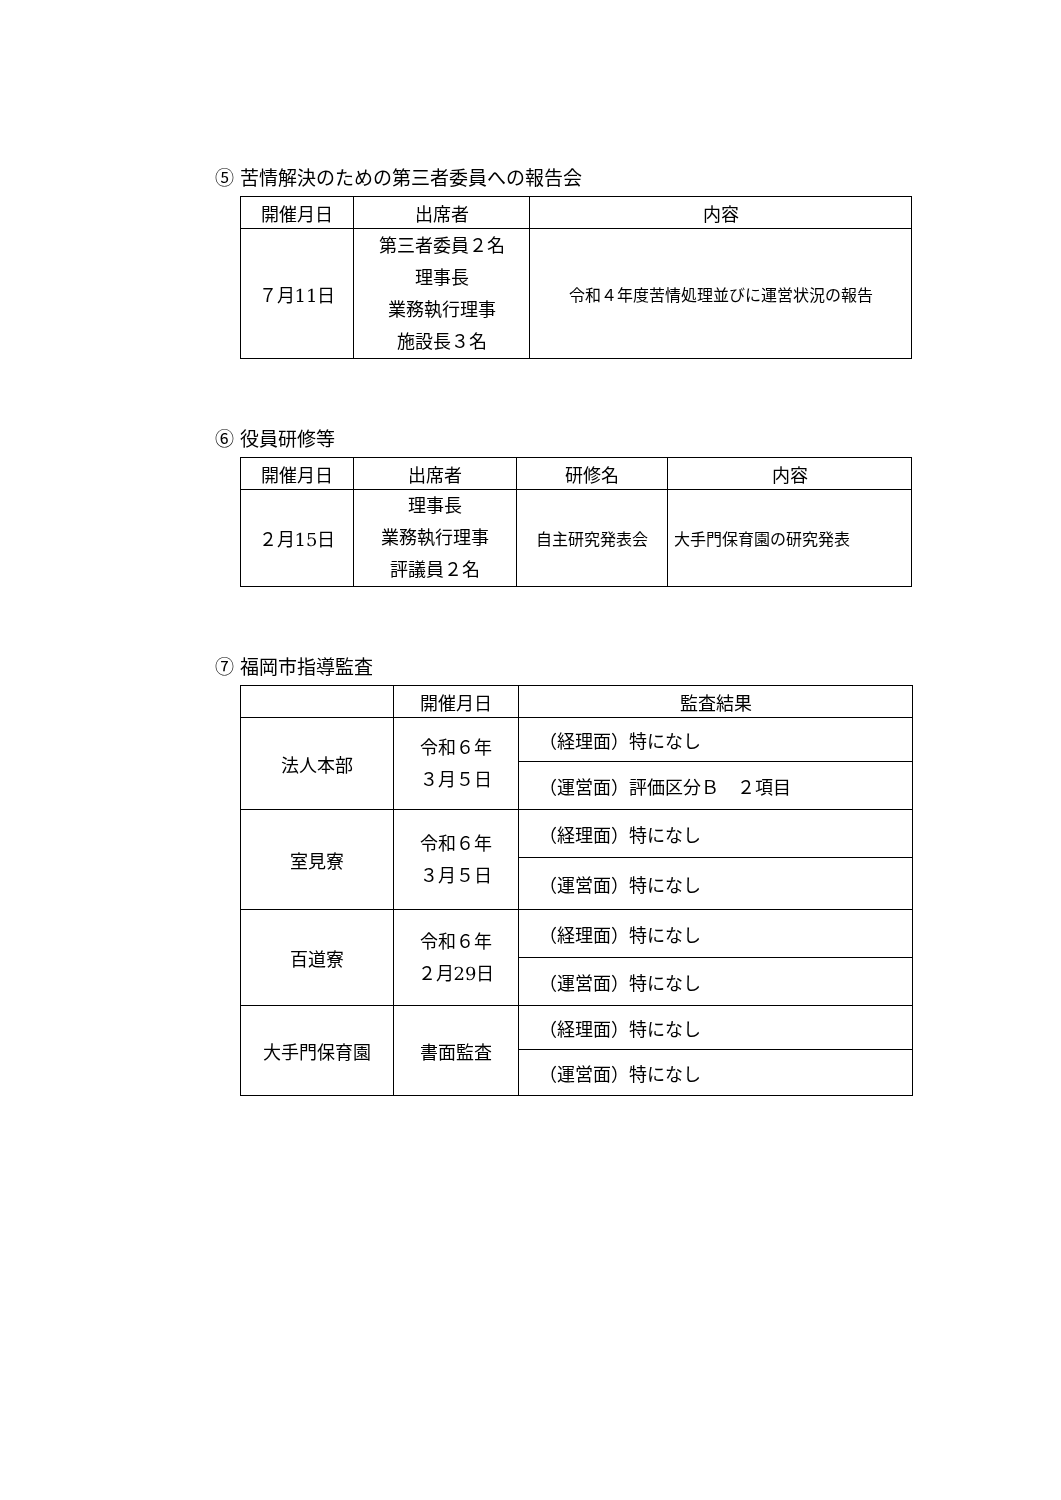⑤ 苦情解決のための第三者委員への報告会
| 開催月日 | 出席者 | 内容 |
| --- | --- | --- |
| ７月11日 | 第三者委員２名 理事長 業務執行理事 施設長３名 | 令和４年度苦情処理並びに運営状況の報告 |
⑥ 役員研修等
| 開催月日 | 出席者 | 研修名 | 内容 |
| --- | --- | --- | --- |
| ２月15日 | 理事長 業務執行理事 評議員２名 | 自主研究発表会 | 大手門保育園の研究発表 |
⑦ 福岡市指導監査
| | 開催月日 | 監査結果 |
| --- | --- | --- |
| 法人本部 | 令和６年 ３月５日 | （経理面）特になし |
| | | （運営面）評価区分Ｂ ２項目 |
| 室見寮 | 令和６年 ３月５日 | （経理面）特になし |
| | | （運営面）特になし |
| 百道寮 | 令和６年 ２月29日 | （経理面）特になし |
| | | （運営面）特になし |
| 大手門保育園 | 書面監査 | （経理面）特になし |
| | | （運営面）特になし |